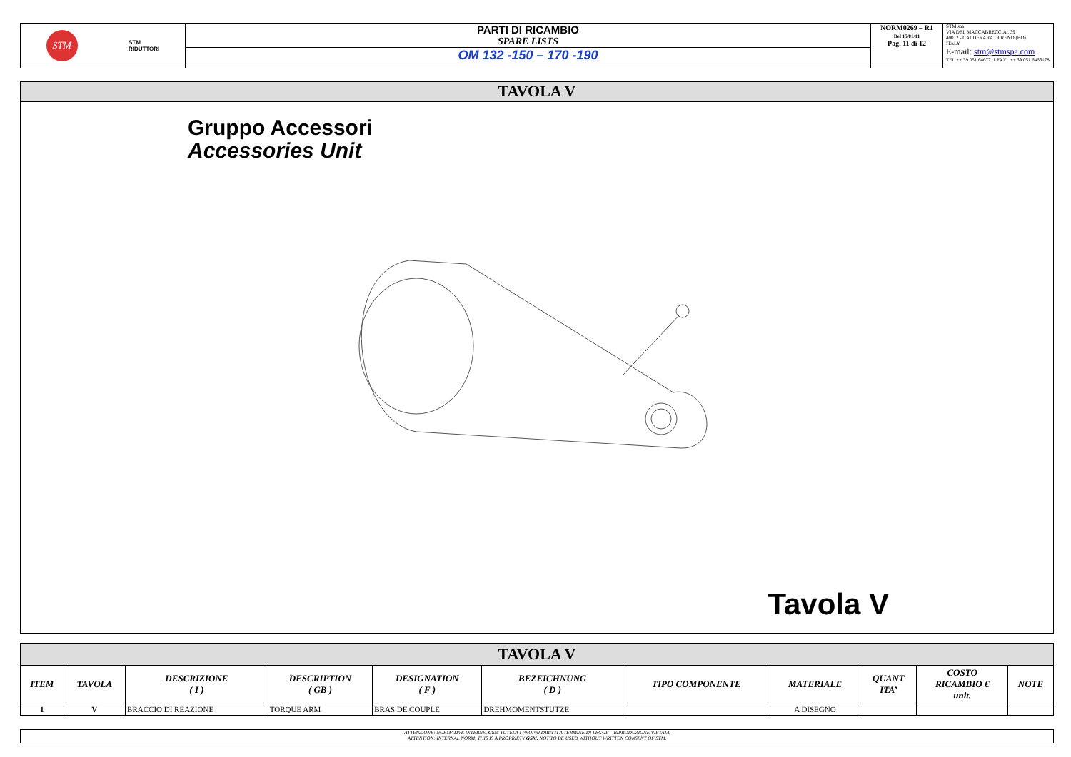STM
STM
RIDUTTORI
PARTI DI RICAMBIO
SPARE LISTS
OM 132 -150 – 170 -190
NORM0269 – R1
Del 15/01/11
Pag. 11 di 12
STM spa
VIA DEL MACCABRECCIA , 39
40012 - CALDERARA DI RENO (BO)
ITALY
E-mail: stm@stmspa.com
TEL ++ 39.051.6467711 FAX . ++ 39.051.6466178
TAVOLA V
Gruppo Accessori
Accessories Unit
Tavola V
| TAVOLA V | | | | | | | | | | |
| ITEM | TAVOLA | DESCRIZIONE ( I ) | DESCRIPTION ( GB ) | DESIGNATION ( F ) | BEZEICHNUNG ( D ) | TIPO COMPONENTE | MATERIALE | QUANT ITA’ | COSTO RICAMBIO € unit. | NOTE |
| 1 | V | BRACCIO DI REAZIONE | TORQUE ARM | BRAS DE COUPLE | DREHMOMENTSTUTZE | | A DISEGNO | | | |
ATTENZIONE: NORMATIVE INTERNE, GSM TUTELA I PROPRI DIRITTI A TERMINE DI LEGGE – RIPRODUZIONE VIETATA
ATTENTION: INTERNAL NORM, THIS IS A PROPRIETY GSM. NOT TO BE USED WITHOUT WRITTEN CONSENT OF STM.